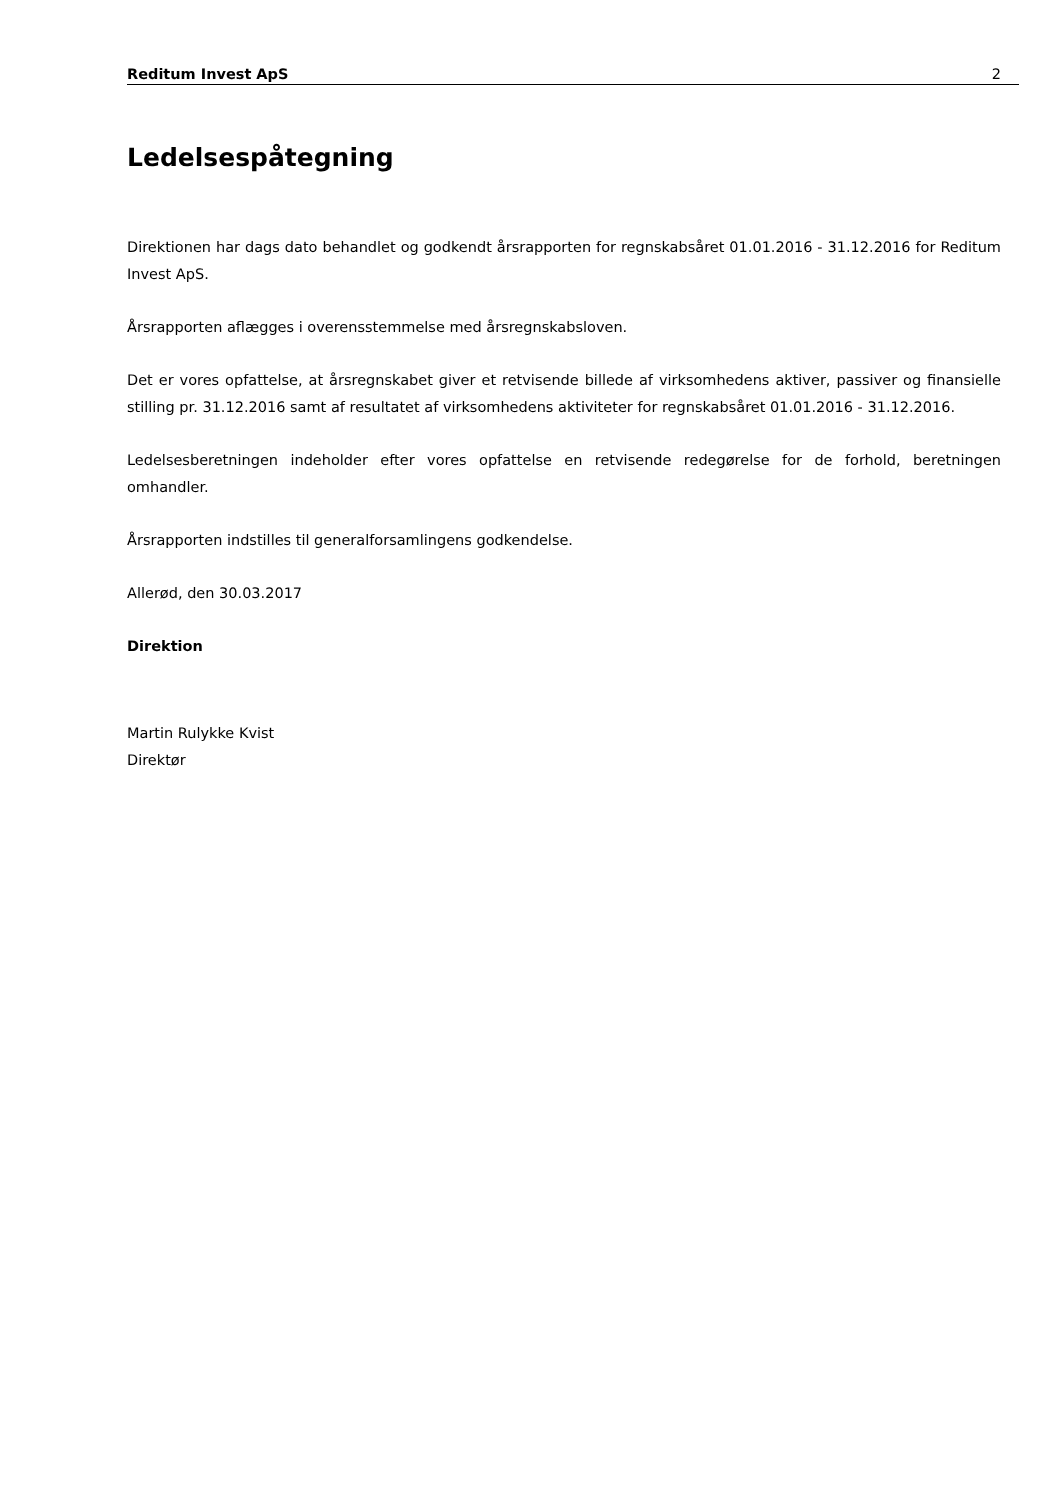Reditum Invest ApS 2
Ledelsespåtegning
Direktionen har dags dato behandlet og godkendt årsrapporten for regnskabsåret 01.01.2016 - 31.12.2016 for Reditum Invest ApS.
Årsrapporten aflægges i overensstemmelse med årsregnskabsloven.
Det er vores opfattelse, at årsregnskabet giver et retvisende billede af virksomhedens aktiver, passiver og finansielle stilling pr. 31.12.2016 samt af resultatet af virksomhedens aktiviteter for regnskabsåret 01.01.2016 - 31.12.2016.
Ledelsesberetningen indeholder efter vores opfattelse en retvisende redegørelse for de forhold, beretningen omhandler.
Årsrapporten indstilles til generalforsamlingens godkendelse.
Allerød, den 30.03.2017
Direktion
Martin Rulykke Kvist
Direktør